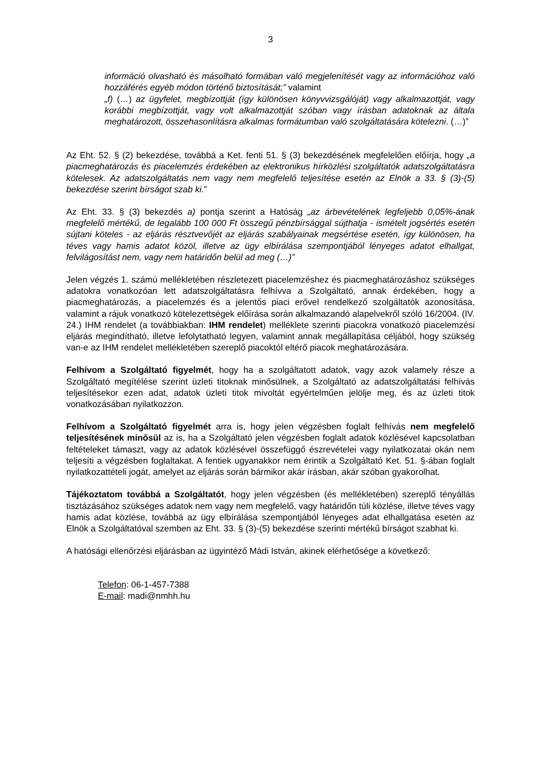3
információ olvasható és másolható formában való megjelenítését vagy az információhoz való hozzáférés egyéb módon történő biztosítását;” valamint
„f) (…) az ügyfelet, megbízottját (így különösen könyvvizsgálóját) vagy alkalmazottját, vagy korábbi megbízottját, vagy volt alkalmazottját szóban vagy írásban adatoknak az általa meghatározott, összehasonlításra alkalmas formátumban való szolgáltatására kötelezni. (…)”
Az Eht. 52. § (2) bekezdése, továbbá a Ket. fenti 51. § (3) bekezdésének megfelelően előírja, hogy „a piacmeghatározás és piacelemzés érdekében az elektronikus hírközlési szolgáltatók adatszolgáltatásra kötelesek. Az adatszolgáltatás nem vagy nem megfelelő teljesítése esetén az Elnök a 33. § (3)-(5) bekezdése szerint bírságot szab ki.”
Az Eht. 33. § (3) bekezdés a) pontja szerint a Hatóság „az árbevételének legfeljebb 0,05%-ának megfelelő mértékű, de legalább 100 000 Ft összegű pénzbírsággal sújthatja - ismételt jogsértés esetén sújtani köteles - az eljárás résztvevőjét az eljárás szabályainak megsértése esetén, így különösen, ha téves vagy hamis adatot közöl, illetve az ügy elbírálása szempontjából lényeges adatot elhallgat, felvilágosítást nem, vagy nem határidőn belül ad meg (…)”
Jelen végzés 1. számú mellékletében részletezett piacelemzéshez és piacmeghatározáshoz szükséges adatokra vonatkozóan lett adatszolgáltatásra felhívva a Szolgáltató, annak érdekében, hogy a piacmeghatározás, a piacelemzés és a jelentős piaci erővel rendelkező szolgáltatók azonosítása, valamint a rájuk vonatkozó kötelezettségek előírása során alkalmazandó alapelvekről szóló 16/2004. (IV. 24.) IHM rendelet (a továbbiakban: IHM rendelet) melléklete szerinti piacokra vonatkozó piacelemzési eljárás megindítható, illetve lefolytatható legyen, valamint annak megállapítása céljából, hogy szükség van-e az IHM rendelet mellékletében szereplő piacoktól eltérő piacok meghatározására.
Felhívom a Szolgáltató figyelmét, hogy ha a szolgáltatott adatok, vagy azok valamely része a Szolgáltató megítélése szerint üzleti titoknak minősülnek, a Szolgáltató az adatszolgáltatási felhívás teljesítésekor ezen adat, adatok üzleti titok mivoltát egyértelműen jelölje meg, és az üzleti titok vonatkozásában nyilatkozzon.
Felhívom a Szolgáltató figyelmét arra is, hogy jelen végzésben foglalt felhívás nem megfelelő teljesítésének minősül az is, ha a Szolgáltató jelen végzésben foglalt adatok közlésével kapcsolatban feltételeket támaszt, vagy az adatok közlésével összefüggő észrevételei vagy nyilatkozatai okán nem teljesíti a végzésben foglaltakat. A fentiek ugyanakkor nem érintik a Szolgáltató Ket. 51. §-ában foglalt nyilatkozattételi jogát, amelyet az eljárás során bármikor akár írásban, akár szóban gyakorolhat.
Tájékoztatom továbbá a Szolgáltatót, hogy jelen végzésben (és mellékletében) szereplő tényállás tisztázásához szükséges adatok nem vagy nem megfelelő, vagy határidőn túli közlése, illetve téves vagy hamis adat közlése, továbbá az ügy elbírálása szempontjából lényeges adat elhallgatása esetén az Elnök a Szolgáltatóval szemben az Eht. 33. § (3)-(5) bekezdése szerinti mértékű bírságot szabhat ki.
A hatósági ellenőrzési eljárásban az ügyintéző Mádi István, akinek elérhetősége a következő:
Telefon: 06-1-457-7388
E-mail: madi@nmhh.hu